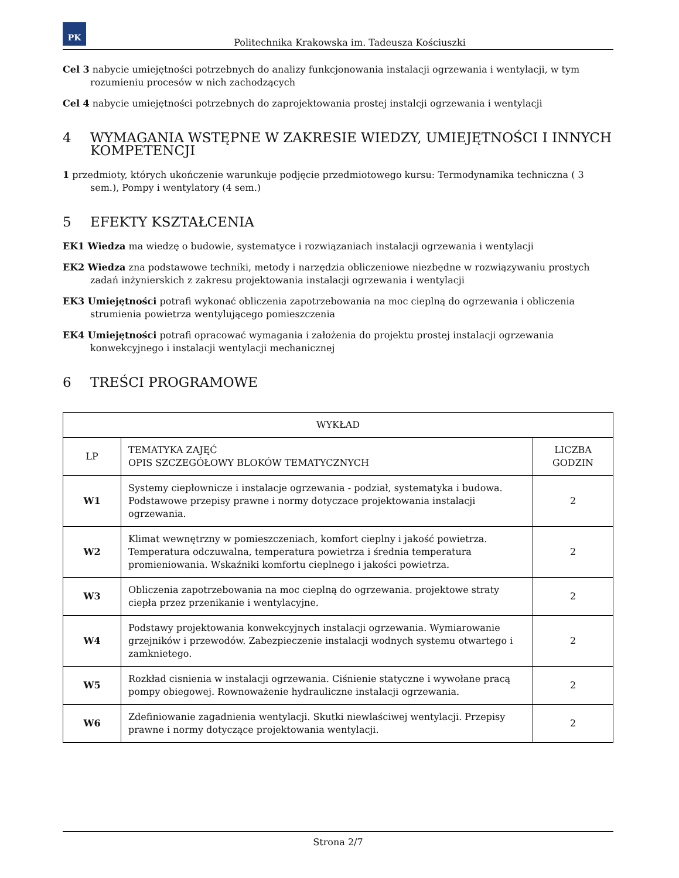PK
Politechnika Krakowska im. Tadeusza Kościuszki
Cel 3 nabycie umiejętności potrzebnych do analizy funkcjonowania instalacji ogrzewania i wentylacji, w tym rozumieniu procesów w nich zachodzących
Cel 4 nabycie umiejętności potrzebnych do zaprojektowania prostej instalcji ogrzewania i wentylacji
4 WYMAGANIA WSTĘPNE W ZAKRESIE WIEDZY, UMIEJĘTNOŚCI I INNYCH KOMPETENCJI
1 przedmioty, których ukończenie warunkuje podjęcie przedmiotowego kursu: Termodynamika techniczna ( 3 sem.), Pompy i wentylatory (4 sem.)
5 EFEKTY KSZTAŁCENIA
EK1 Wiedza ma wiedzę o budowie, systematyce i rozwiązaniach instalacji ogrzewania i wentylacji
EK2 Wiedza zna podstawowe techniki, metody i narzędzia obliczeniowe niezbędne w rozwiązywaniu prostych zadań inżynierskich z zakresu projektowania instalacji ogrzewania i wentylacji
EK3 Umiejętności potrafi wykonać obliczenia zapotrzebowania na moc cieplną do ogrzewania i obliczenia strumienia powietrza wentylującego pomieszczenia
EK4 Umiejętności potrafi opracować wymagania i założenia do projektu prostej instalacji ogrzewania konwekcyjnego i instalacji wentylacji mechanicznej
6 TREŚCI PROGRAMOWE
| WYKŁAD | | |
| --- | --- | --- |
| LP | TEMATYKA ZAJĘĆ OPIS SZCZEGÓŁOWY BLOKÓW TEMATYCZNYCH | LICZBA GODZIN |
| W1 | Systemy ciepłownicze i instalacje ogrzewania - podział, systematyka i budowa. Podstawowe przepisy prawne i normy dotyczace projektowania instalacji ogrzewania. | 2 |
| W2 | Klimat wewnętrzny w pomieszczeniach, komfort cieplny i jakość powietrza. Temperatura odczuwalna, temperatura powietrza i średnia temperatura promieniowania. Wskaźniki komfortu cieplnego i jakości powietrza. | 2 |
| W3 | Obliczenia zapotrzebowania na moc cieplną do ogrzewania. projektowe straty ciepła przez przenikanie i wentylacyjne. | 2 |
| W4 | Podstawy projektowania konwekcyjnych instalacji ogrzewania. Wymiarowanie grzejników i przewodów. Zabezpieczenie instalacji wodnych systemu otwartego i zamknietego. | 2 |
| W5 | Rozkład cisnienia w instalacji ogrzewania. Ciśnienie statyczne i wywołane pracą pompy obiegowej. Rownoważenie hydrauliczne instalacji ogrzewania. | 2 |
| W6 | Zdefiniowanie zagadnienia wentylacji. Skutki niewlaściwej wentylacji. Przepisy prawne i normy dotyczące projektowania wentylacji. | 2 |
Strona 2/7